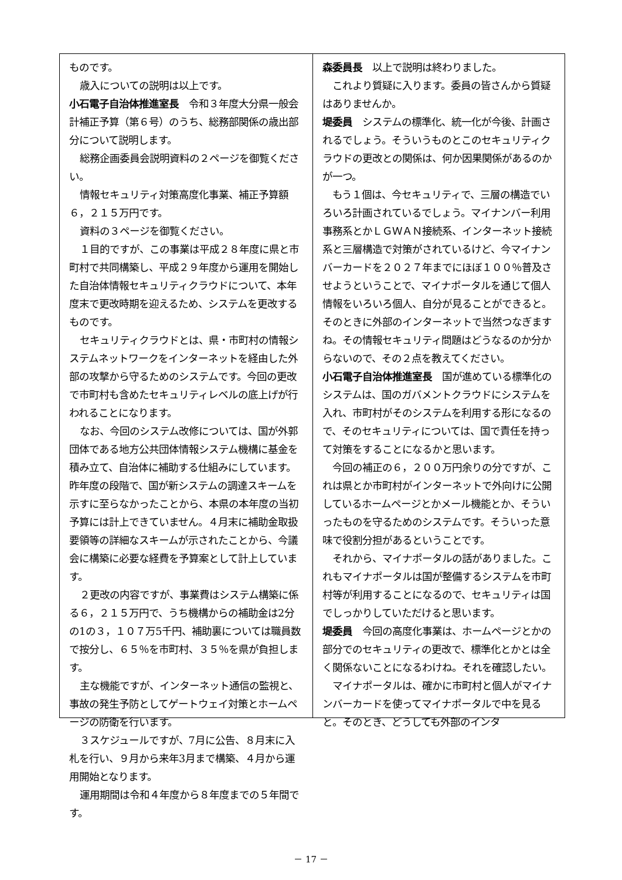ものです。
歳入についての説明は以上です。
小石電子自治体推進室長　令和３年度大分県一般会計補正予算（第６号）のうち、総務部関係の歳出部分について説明します。
総務企画委員会説明資料の２ページを御覧ください。
情報セキュリティ対策高度化事業、補正予算額６，２１５万円です。
資料の３ページを御覧ください。
１目的ですが、この事業は平成２８年度に県と市町村で共同構築し、平成２９年度から運用を開始した自治体情報セキュリティクラウドについて、本年度末で更改時期を迎えるため、システムを更改するものです。
セキュリティクラウドとは、県・市町村の情報システムネットワークをインターネットを経由した外部の攻撃から守るためのシステムです。今回の更改で市町村も含めたセキュリティレベルの底上げが行われることになります。
なお、今回のシステム改修については、国が外郭団体である地方公共団体情報システム機構に基金を積み立て、自治体に補助する仕組みにしています。昨年度の段階で、国が新システムの調達スキームを示すに至らなかったことから、本県の本年度の当初予算には計上できていません。４月末に補助金取扱要領等の詳細なスキームが示されたことから、今議会に構築に必要な経費を予算案として計上しています。
２更改の内容ですが、事業費はシステム構築に係る６，２１５万円で、うち機構からの補助金は2分の1の３，１０７万5千円、補助裏については職員数で按分し、６５％を市町村、３５％を県が負担します。
主な機能ですが、インターネット通信の監視と、事故の発生予防としてゲートウェイ対策とホームページの防衛を行います。
３スケジュールですが、7月に公告、８月末に入札を行い、９月から来年3月まで構築、４月から運用開始となります。
運用期間は令和４年度から８年度までの５年間です。
森委員長　以上で説明は終わりました。
これより質疑に入ります。委員の皆さんから質疑はありませんか。
堤委員　システムの標準化、統一化が今後、計画されるでしょう。そういうものとこのセキュリティクラウドの更改との関係は、何か因果関係があるのかが一つ。
もう１個は、今セキュリティで、三層の構造でいろいろ計画されているでしょう。マイナンバー利用事務系とかＬＧＷＡＮ接続系、インターネット接続系と三層構造で対策がされているけど、今マイナンバーカードを２０２７年までにほぼ１００％普及させようということで、マイナポータルを通じて個人情報をいろいろ個人、自分が見ることができると。そのときに外部のインターネットで当然つなぎますね。その情報セキュリティ問題はどうなるのか分からないので、その２点を教えてください。
小石電子自治体推進室長　国が進めている標準化のシステムは、国のガバメントクラウドにシステムを入れ、市町村がそのシステムを利用する形になるので、そのセキュリティについては、国で責任を持って対策をすることになるかと思います。
今回の補正の６，２００万円余りの分ですが、これは県とか市町村がインターネットで外向けに公開しているホームページとかメール機能とか、そういったものを守るためのシステムです。そういった意味で役割分担があるということです。
それから、マイナポータルの話がありました。これもマイナポータルは国が整備するシステムを市町村等が利用することになるので、セキュリティは国でしっかりしていただけると思います。
堤委員　今回の高度化事業は、ホームページとかの部分でのセキュリティの更改で、標準化とかとは全く関係ないことになるわけね。それを確認したい。
マイナポータルは、確かに市町村と個人がマイナンバーカードを使ってマイナポータルで中を見ると。そのとき、どうしても外部のインタ
－ 17 －